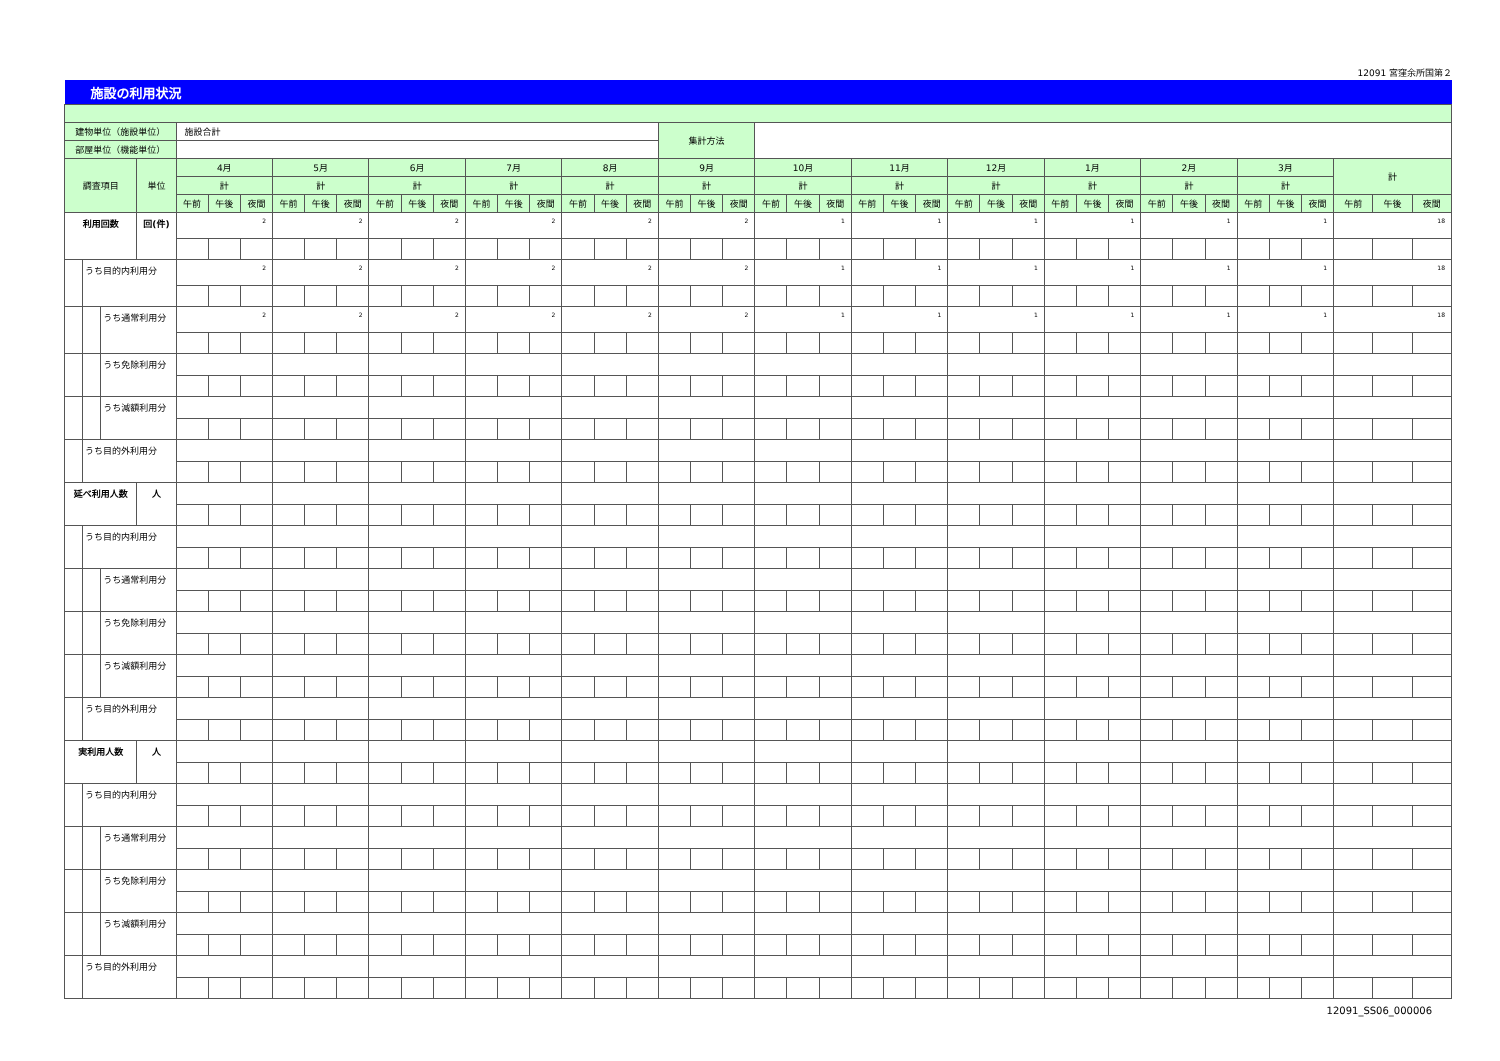12091 宮窪余所国第２
| 施設の利用状況 | | | | | | | | | | | | | | | | | | | | | | | | | | | | | | | | | | | | | | | | | | |
| 建物単位（施設単位） | | | | 施設合計 | | | | | | | | | | | | | | | 集計方法 | | | | | | | | | | | | | | | | | | | | | | | |
| 部屋単位（機能単位） | | | | | | | | | | | | | | | | | | | | | | | | | | | | | | | | | | | | | | | | | | |
| 調査項目 | | | 単位 | 4月 | | | 5月 | | | 6月 | | | 7月 | | | 8月 | | | 9月 | | | 10月 | | | 11月 | | | 12月 | | | 1月 | | | 2月 | | | 3月 | | | 計 | | |
| | | | | 計 | | | 計 | | | 計 | | | 計 | | | 計 | | | 計 | | | 計 | | | 計 | | | 計 | | | 計 | | | 計 | | | 計 | | | | | |
| | | | | 午前 | 午後 | 夜間 | 午前 | 午後 | 夜間 | 午前 | 午後 | 夜間 | 午前 | 午後 | 夜間 | 午前 | 午後 | 夜間 | 午前 | 午後 | 夜間 | 午前 | 午後 | 夜間 | 午前 | 午後 | 夜間 | 午前 | 午後 | 夜間 | 午前 | 午後 | 夜間 | 午前 | 午後 | 夜間 | 午前 | 午後 | 夜間 | 午前 | 午後 | 夜間 |
| 利用回数 | | | 回(件) | 2 | | | 2 | | | 2 | | | 2 | | | 2 | | | 2 | | | 1 | | | 1 | | | 1 | | | 1 | | | 1 | | | 1 | | | 18 | | |
| | うち目的内利用分 | | | 2 | | | 2 | | | 2 | | | 2 | | | 2 | | | 2 | | | 1 | | | 1 | | | 1 | | | 1 | | | 1 | | | 1 | | | 18 | | |
| | | うち通常利用分 | | 2 | | | 2 | | | 2 | | | 2 | | | 2 | | | 2 | | | 1 | | | 1 | | | 1 | | | 1 | | | 1 | | | 1 | | | 18 | | |
| | | うち免除利用分 | | | | | | | | | | | | | | | | | | | | | | | | | | | | | | | | | | | | | | | | |
| | | うち減額利用分 | | | | | | | | | | | | | | | | | | | | | | | | | | | | | | | | | | | | | | | | |
| | うち目的外利用分 | | | | | | | | | | | | | | | | | | | | | | | | | | | | | | | | | | | | | | | | | |
| 延べ利用人数 | | | 人 | | | | | | | | | | | | | | | | | | | | | | | | | | | | | | | | | | | | | | | |
| | うち目的内利用分 | | | | | | | | | | | | | | | | | | | | | | | | | | | | | | | | | | | | | | | | | |
| | | うち通常利用分 | | | | | | | | | | | | | | | | | | | | | | | | | | | | | | | | | | | | | | | | |
| | | うち免除利用分 | | | | | | | | | | | | | | | | | | | | | | | | | | | | | | | | | | | | | | | | |
| | | うち減額利用分 | | | | | | | | | | | | | | | | | | | | | | | | | | | | | | | | | | | | | | | | |
| | うち目的外利用分 | | | | | | | | | | | | | | | | | | | | | | | | | | | | | | | | | | | | | | | | | |
| 実利用人数 | | | 人 | | | | | | | | | | | | | | | | | | | | | | | | | | | | | | | | | | | | | | | |
| | うち目的内利用分 | | | | | | | | | | | | | | | | | | | | | | | | | | | | | | | | | | | | | | | | | |
| | | うち通常利用分 | | | | | | | | | | | | | | | | | | | | | | | | | | | | | | | | | | | | | | | | |
| | | うち免除利用分 | | | | | | | | | | | | | | | | | | | | | | | | | | | | | | | | | | | | | | | | |
| | | うち減額利用分 | | | | | | | | | | | | | | | | | | | | | | | | | | | | | | | | | | | | | | | | |
| | うち目的外利用分 | | | | | | | | | | | | | | | | | | | | | | | | | | | | | | | | | | | | | | | | | |
12091_SS06_000006